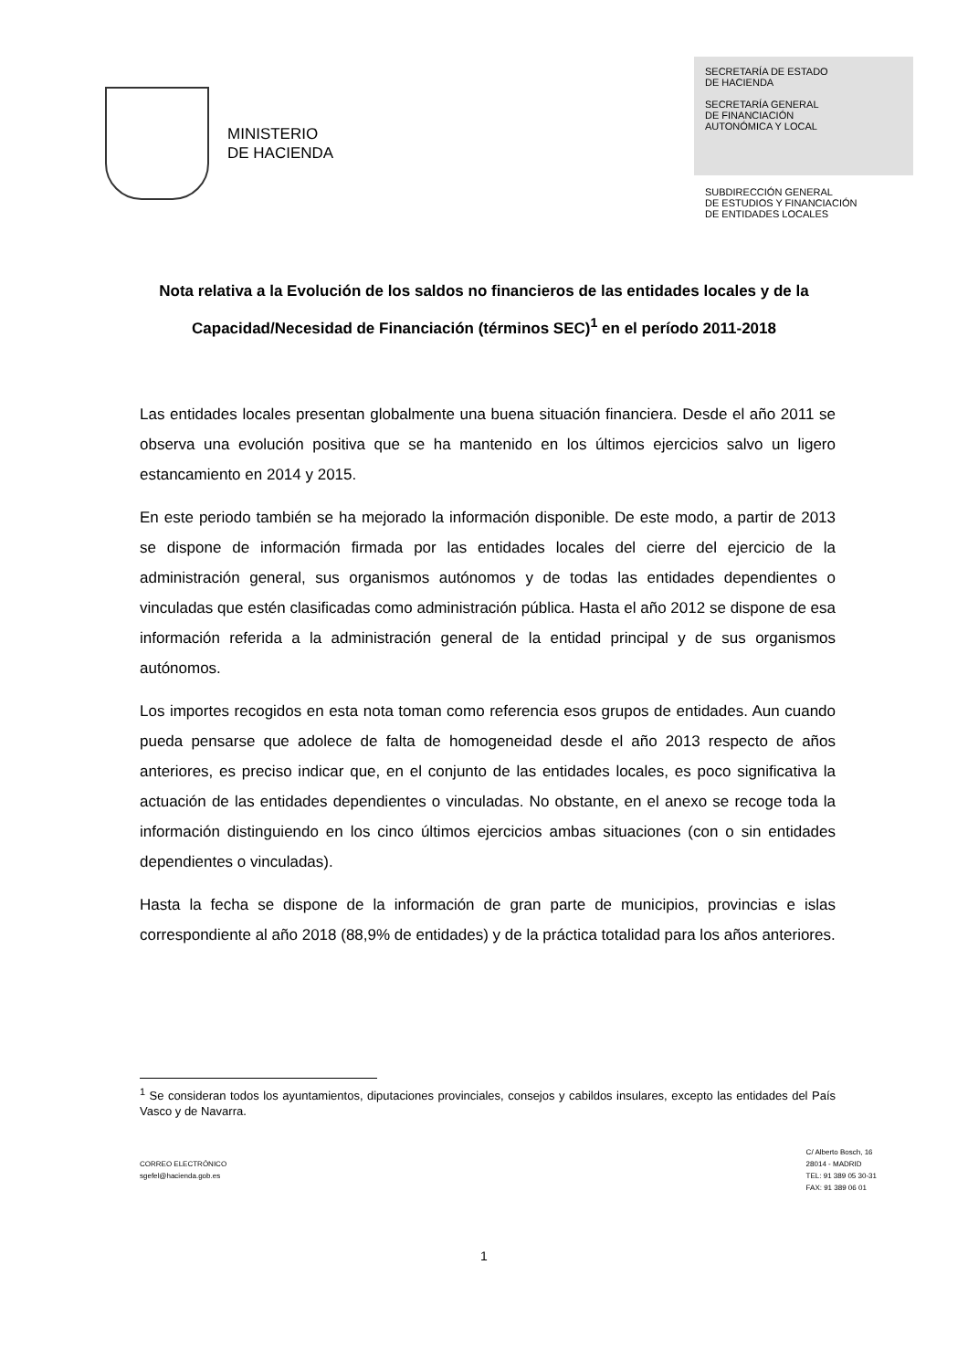MINISTERIO
DE HACIENDA
SECRETARÍA DE ESTADO
DE HACIENDA
SECRETARÍA GENERAL
DE FINANCIACIÓN
AUTONÓMICA Y LOCAL
SUBDIRECCIÓN GENERAL
DE ESTUDIOS Y FINANCIACIÓN
DE ENTIDADES LOCALES
Nota relativa a la Evolución de los saldos no financieros de las entidades locales y de la Capacidad/Necesidad de Financiación (términos SEC)<sup>1</sup> en el período 2011-2018
Las entidades locales presentan globalmente una buena situación financiera. Desde el año 2011 se observa una evolución positiva que se ha mantenido en los últimos ejercicios salvo un ligero estancamiento en 2014 y 2015.
En este periodo también se ha mejorado la información disponible. De este modo, a partir de 2013 se dispone de información firmada por las entidades locales del cierre del ejercicio de la administración general, sus organismos autónomos y de todas las entidades dependientes o vinculadas que estén clasificadas como administración pública. Hasta el año 2012 se dispone de esa información referida a la administración general de la entidad principal y de sus organismos autónomos.
Los importes recogidos en esta nota toman como referencia esos grupos de entidades. Aun cuando pueda pensarse que adolece de falta de homogeneidad desde el año 2013 respecto de años anteriores, es preciso indicar que, en el conjunto de las entidades locales, es poco significativa la actuación de las entidades dependientes o vinculadas. No obstante, en el anexo se recoge toda la información distinguiendo en los cinco últimos ejercicios ambas situaciones (con o sin entidades dependientes o vinculadas).
Hasta la fecha se dispone de la información de gran parte de municipios, provincias e islas correspondiente al año 2018 (88,9% de entidades) y de la práctica totalidad para los años anteriores.
<sup>1</sup> Se consideran todos los ayuntamientos, diputaciones provinciales, consejos y cabildos insulares, excepto las entidades del País Vasco y de Navarra.
CORREO ELECTRÓNICO
sgefel@hacienda.gob.es
C/ Alberto Bosch, 16
28014 - MADRID
TEL: 91 389 05 30-31
FAX: 91 389 06 01
1